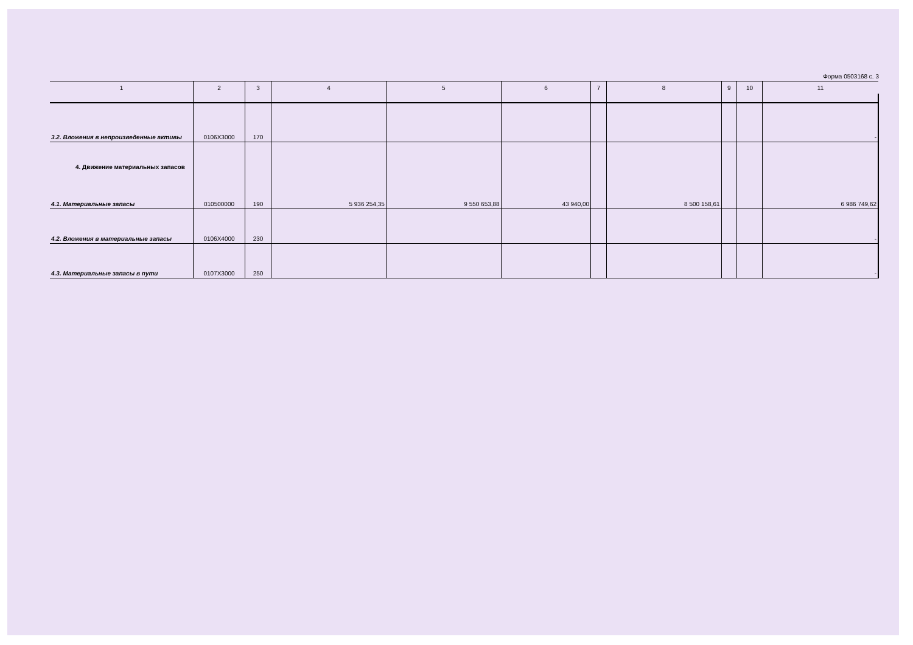Форма 0503168 с. 3
| 1 | 2 | 3 | 4 | 5 | 6 | 7 | 8 | 9 | 10 | 11 |
| --- | --- | --- | --- | --- | --- | --- | --- | --- | --- | --- |
| 3.2. Вложения в непроизведенные активы | 0106X3000 | 170 | | | | | | | | - |
| 4. Движение материальных запасов 4.1. Материальные запасы | 010500000 | 190 | 5 936 254,35 | 9 550 653,88 | 43 940,00 | | 8 500 158,61 | | | 6 986 749,62 |
| 4.2. Вложения в материальные запасы | 0106X4000 | 230 | | | | | | | | - |
| 4.3. Материальные запасы в пути | 0107X3000 | 250 | | | | | | | | - |